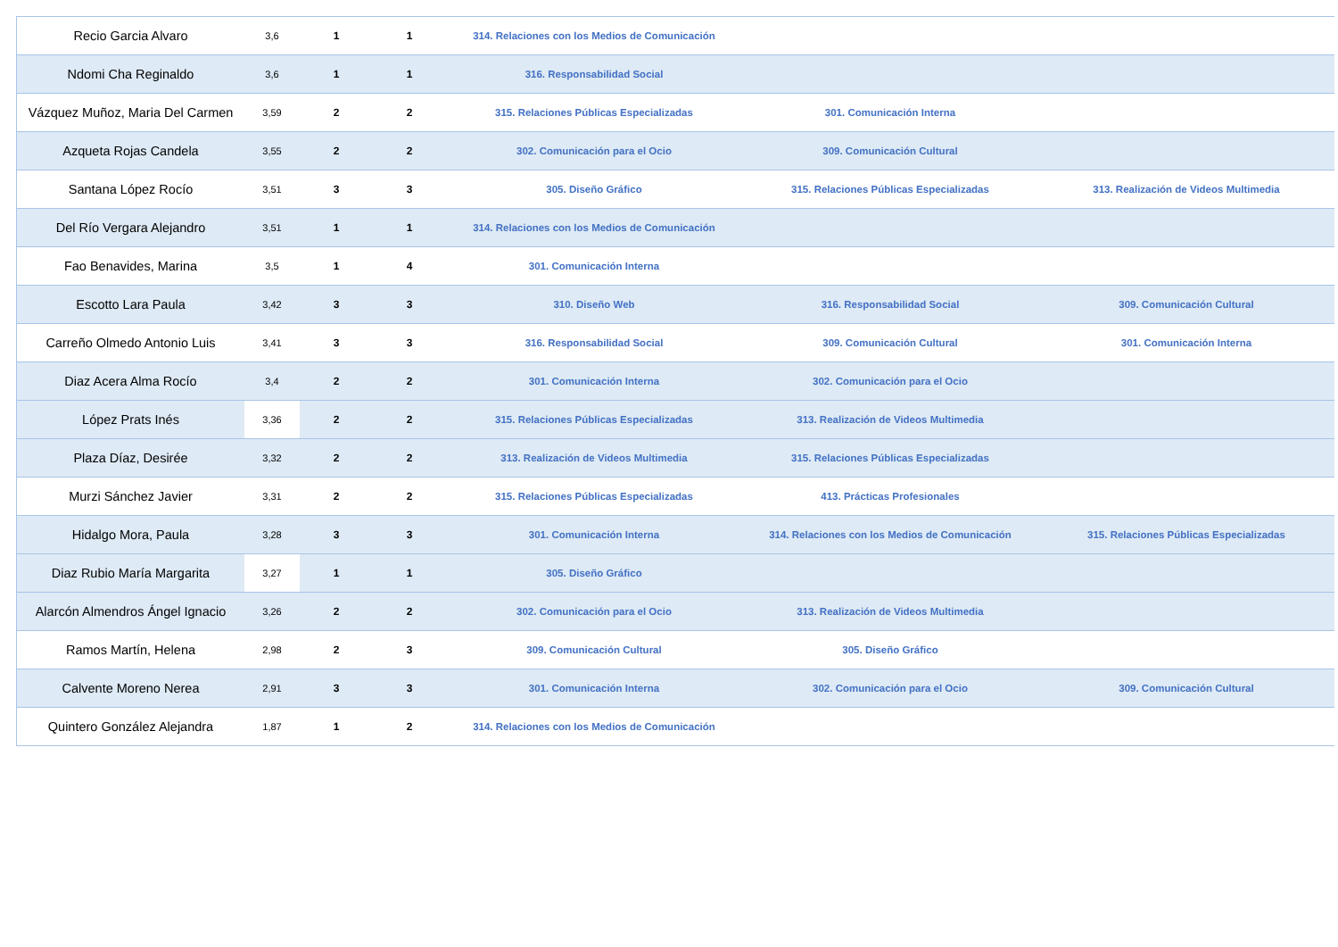| Recio Garcia Alvaro | 3,6 | 1 | 1 | 314. Relaciones con los Medios de Comunicación | | |
| Ndomi Cha Reginaldo | 3,6 | 1 | 1 | 316. Responsabilidad Social | | |
| Vázquez Muñoz, Maria Del Carmen | 3,59 | 2 | 2 | 315. Relaciones Públicas Especializadas | 301. Comunicación Interna | |
| Azqueta Rojas Candela | 3,55 | 2 | 2 | 302. Comunicación para el Ocio | 309. Comunicación Cultural | |
| Santana López Rocío | 3,51 | 3 | 3 | 305. Diseño Gráfico | 315. Relaciones Públicas Especializadas | 313. Realización de Videos Multimedia |
| Del Río Vergara Alejandro | 3,51 | 1 | 1 | 314. Relaciones con los Medios de Comunicación | | |
| Fao Benavides, Marina | 3,5 | 1 | 4 | 301. Comunicación Interna | | |
| Escotto Lara Paula | 3,42 | 3 | 3 | 310. Diseño Web | 316. Responsabilidad Social | 309. Comunicación Cultural |
| Carreño Olmedo Antonio Luis | 3,41 | 3 | 3 | 316. Responsabilidad Social | 309. Comunicación Cultural | 301. Comunicación Interna |
| Diaz Acera Alma Rocío | 3,4 | 2 | 2 | 301. Comunicación Interna | 302. Comunicación para el Ocio | |
| López Prats Inés | 3,36 | 2 | 2 | 315. Relaciones Públicas Especializadas | 313. Realización de Videos Multimedia | |
| Plaza Díaz, Desirée | 3,32 | 2 | 2 | 313. Realización de Videos Multimedia | 315. Relaciones Públicas Especializadas | |
| Murzi Sánchez Javier | 3,31 | 2 | 2 | 315. Relaciones Públicas Especializadas | 413. Prácticas Profesionales | |
| Hidalgo Mora, Paula | 3,28 | 3 | 3 | 301. Comunicación Interna | 314. Relaciones con los Medios de Comunicación | 315. Relaciones Públicas Especializadas |
| Diaz Rubio María Margarita | 3,27 | 1 | 1 | 305. Diseño Gráfico | | |
| Alarcón Almendros Ángel Ignacio | 3,26 | 2 | 2 | 302. Comunicación para el Ocio | 313. Realización de Videos Multimedia | |
| Ramos Martín, Helena | 2,98 | 2 | 3 | 309. Comunicación Cultural | 305. Diseño Gráfico | |
| Calvente Moreno Nerea | 2,91 | 3 | 3 | 301. Comunicación Interna | 302. Comunicación para el Ocio | 309. Comunicación Cultural |
| Quintero González Alejandra | 1,87 | 1 | 2 | 314. Relaciones con los Medios de Comunicación | | |